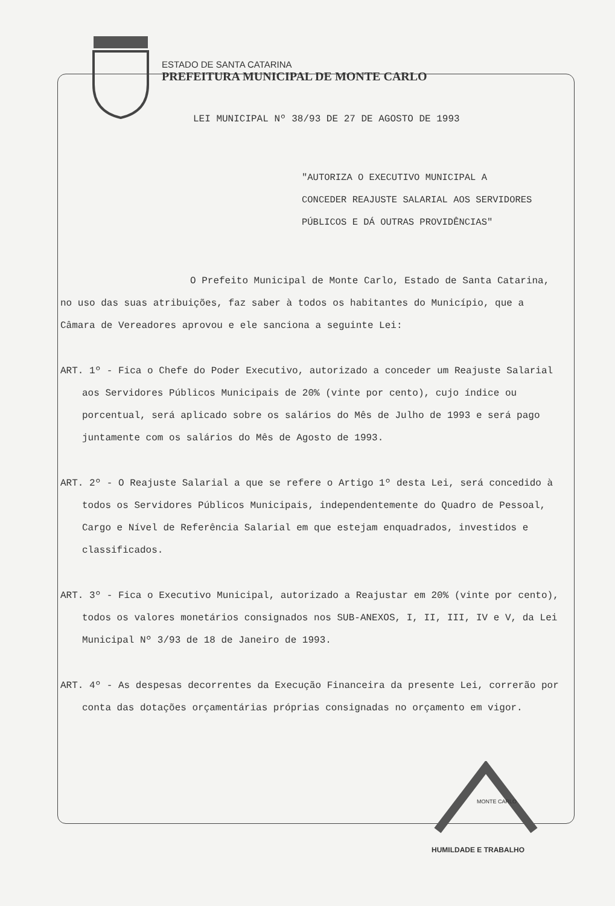ESTADO DE SANTA CATARINA
PREFEITURA MUNICIPAL DE MONTE CARLO
LEI MUNICIPAL Nº 38/93 DE 27 DE AGOSTO DE 1993
"AUTORIZA O EXECUTIVO MUNICIPAL A CONCEDER REAJUSTE SALARIAL AOS SERVIDORES PÚBLICOS E DÁ OUTRAS PROVIDÊNCIAS"
O Prefeito Municipal de Monte Carlo, Estado de Santa Catarina, no uso das suas atribuições, faz saber à todos os habitantes do Município, que a Câmara de Vereadores aprovou e ele sanciona a seguinte Lei:
ART. 1º - Fica o Chefe do Poder Executivo, autorizado a conceder um Reajuste Salarial aos Servidores Públicos Municipais de 20% (vinte por cento), cujo índice ou porcentual, será aplicado sobre os salários do Mês de Julho de 1993 e será pago juntamente com os salários do Mês de Agosto de 1993.
ART. 2º - O Reajuste Salarial a que se refere o Artigo 1º desta Lei, será concedido à todos os Servidores Públicos Municipais, independentemente do Quadro de Pessoal, Cargo e Nível de Referência Salarial em que estejam enquadrados, investidos e classificados.
ART. 3º - Fica o Executivo Municipal, autorizado a Reajustar em 20% (vinte por cento), todos os valores monetários consignados nos SUB-ANEXOS, I, II, III, IV e V, da Lei Municipal Nº 3/93 de 18 de Janeiro de 1993.
ART. 4º - As despesas decorrentes da Execução Financeira da presente Lei, correrão por conta das dotações orçamentárias próprias consignadas no orçamento em vigor.
MONTE CARLO
HUMILDADE E TRABALHO